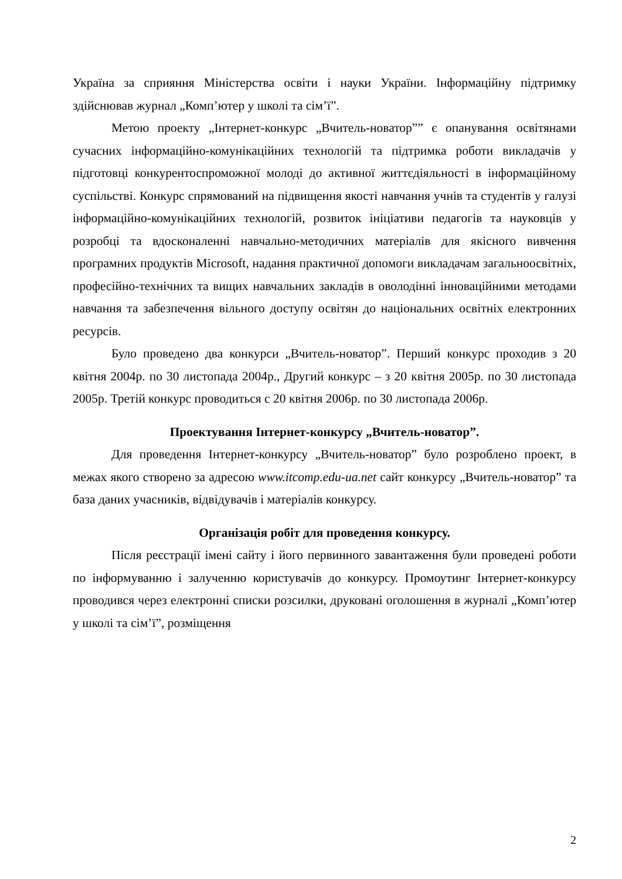Україна за сприяння Міністерства освіти і науки України. Інформаційну підтримку здійснював журнал „Комп’ютер у школі та сім’ї”.
Метою проекту „Інтернет-конкурс „Вчитель-новатор”” є опанування освітянами сучасних інформаційно-комунікаційних технологій та підтримка роботи викладачів у підготовці конкурентоспроможної молоді до активної життєдіяльності в інформаційному суспільстві. Конкурс спрямований на підвищення якості навчання учнів та студентів у галузі інформаційно-комунікаційних технологій, розвиток ініціативи педагогів та науковців у розробці та вдосконаленні навчально-методичних матеріалів для якісного вивчення програмних продуктів Microsoft, надання практичної допомоги викладачам загальноосвітніх, професійно-технічних та вищих навчальних закладів в оволодінні інноваційними методами навчання та забезпечення вільного доступу освітян до національних освітніх електронних ресурсів.
Було проведено два конкурси „Вчитель-новатор”. Перший конкурс проходив з 20 квітня 2004р. по 30 листопада 2004р., Другий конкурс – з 20 квітня 2005р. по 30 листопада 2005р. Третій конкурс проводиться с 20 квітня 2006р. по 30 листопада 2006р.
Проектування Інтернет-конкурсу „Вчитель-новатор”.
Для проведення Інтернет-конкурсу „Вчитель-новатор” було розроблено проект, в межах якого створено за адресою www.itcomp.edu-ua.net сайт конкурсу „Вчитель-новатор” та база даних учасників, відвідувачів і матеріалів конкурсу.
Організація робіт для проведення конкурсу.
Після реєстрації імені сайту і його первинного завантаження були проведені роботи по інформуванню і залученню користувачів до конкурсу. Промоутинг Інтернет-конкурсу проводився через електронні списки розсилки, друковані оголошення в журналі „Комп’ютер у школі та сім’ї”, розміщення
2